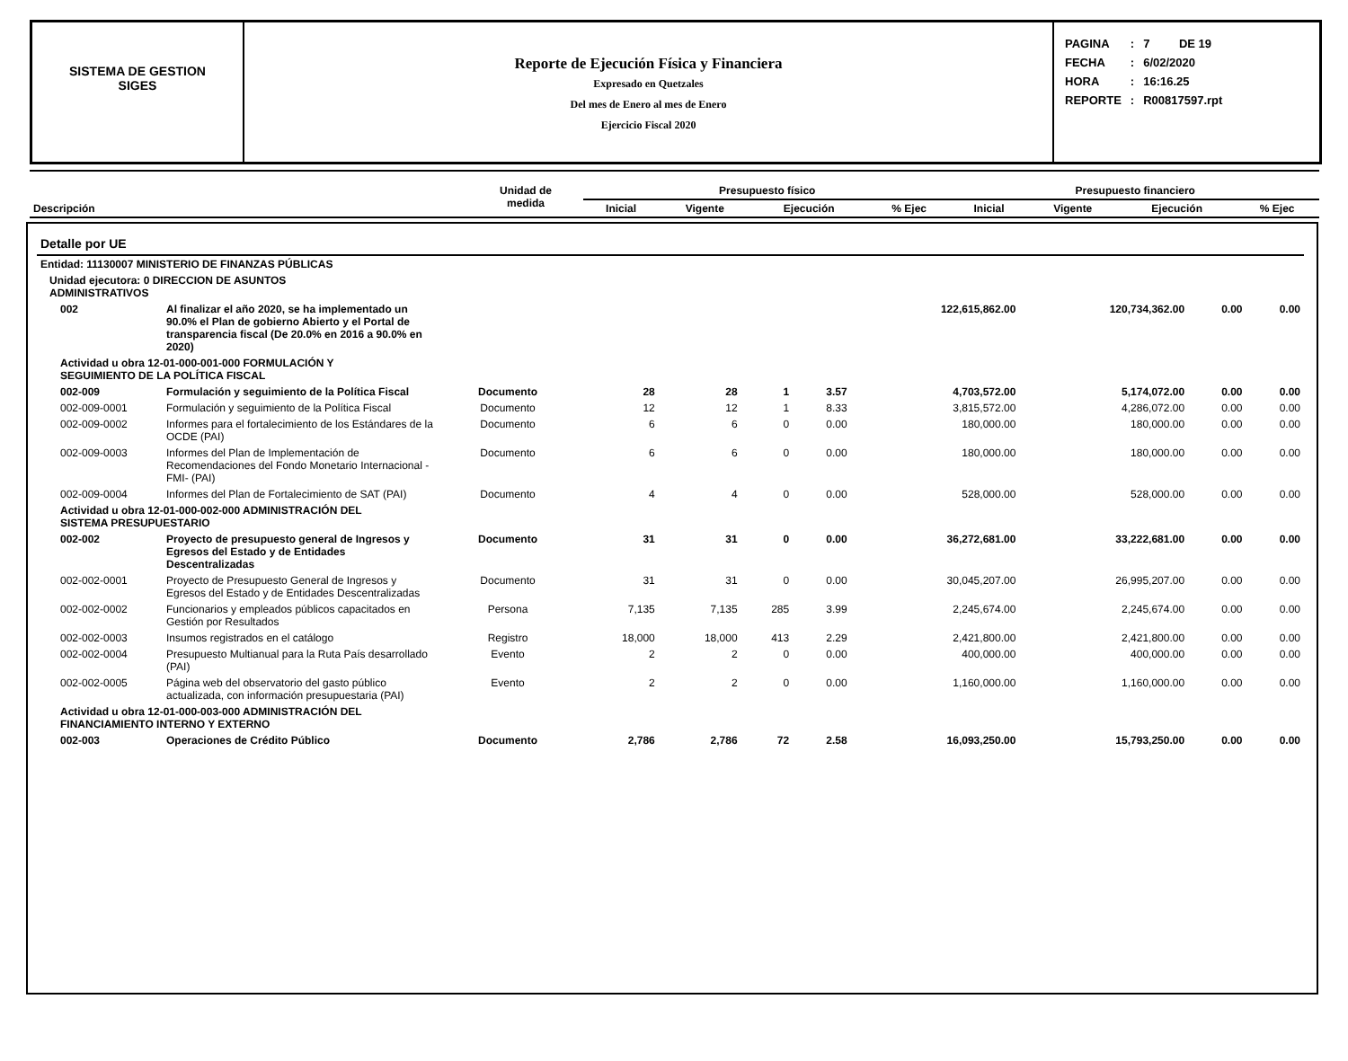SISTEMA DE GESTION
SIGES
Reporte de Ejecución Física y Financiera
Expresado en Quetzales
Del mes de Enero al mes de Enero
Ejercicio Fiscal 2020
| PAGINA | : | 7 DE 19 |
| FECHA | : | 6/02/2020 |
| HORA | : | 16:16.25 |
| REPORTE | : | R00817597.rpt |
| Descripción | Unidad de medida | Presupuesto físico | | | | Presupuesto financiero | | | |
| --- | --- | --- | --- | --- | --- | --- | --- | --- | --- |
| | | Inicial | Vigente | Ejecución | % Ejec | Inicial | Vigente | Ejecución | % Ejec |
| Detalle por UE | | | | | | | | | | |
| Entidad: 11130007 MINISTERIO DE FINANZAS PÚBLICAS | | | | | | | | | | |
| Unidad ejecutora: 0 DIRECCION DE ASUNTOS ADMINISTRATIVOS | | | | | | | | | | |
| 002 | Al finalizar el año 2020, se ha implementado un 90.0% el Plan de gobierno Abierto y el Portal de transparencia fiscal (De 20.0% en 2016 a 90.0% en 2020) | | | | | | 122,615,862.00 | 120,734,362.00 | 0.00 | 0.00 |
| Actividad u obra 12-01-000-001-000 FORMULACIÓN Y SEGUIMIENTO DE LA POLÍTICA FISCAL | | | | | | | | | | |
| 002-009 | Formulación y seguimiento de la Política Fiscal | Documento | 28 | 28 | 1 | 3.57 | 4,703,572.00 | 5,174,072.00 | 0.00 | 0.00 |
| 002-009-0001 | Formulación y seguimiento de la Política Fiscal | Documento | 12 | 12 | 1 | 8.33 | 3,815,572.00 | 4,286,072.00 | 0.00 | 0.00 |
| 002-009-0002 | Informes para el fortalecimiento de los Estándares de la OCDE (PAI) | Documento | 6 | 6 | 0 | 0.00 | 180,000.00 | 180,000.00 | 0.00 | 0.00 |
| 002-009-0003 | Informes del Plan de Implementación de Recomendaciones del Fondo Monetario Internacional - FMI- (PAI) | Documento | 6 | 6 | 0 | 0.00 | 180,000.00 | 180,000.00 | 0.00 | 0.00 |
| 002-009-0004 | Informes del Plan de Fortalecimiento de SAT (PAI) | Documento | 4 | 4 | 0 | 0.00 | 528,000.00 | 528,000.00 | 0.00 | 0.00 |
| Actividad u obra 12-01-000-002-000 ADMINISTRACIÓN DEL SISTEMA PRESUPUESTARIO | | | | | | | | | | |
| 002-002 | Proyecto de presupuesto general de Ingresos y Egresos del Estado y de Entidades Descentralizadas | Documento | 31 | 31 | 0 | 0.00 | 36,272,681.00 | 33,222,681.00 | 0.00 | 0.00 |
| 002-002-0001 | Proyecto de Presupuesto General de Ingresos y Egresos del Estado y de Entidades Descentralizadas | Documento | 31 | 31 | 0 | 0.00 | 30,045,207.00 | 26,995,207.00 | 0.00 | 0.00 |
| 002-002-0002 | Funcionarios y empleados públicos capacitados en Gestión por Resultados | Persona | 7,135 | 7,135 | 285 | 3.99 | 2,245,674.00 | 2,245,674.00 | 0.00 | 0.00 |
| 002-002-0003 | Insumos registrados en el catálogo | Registro | 18,000 | 18,000 | 413 | 2.29 | 2,421,800.00 | 2,421,800.00 | 0.00 | 0.00 |
| 002-002-0004 | Presupuesto Multianual para la Ruta País desarrollado (PAI) | Evento | 2 | 2 | 0 | 0.00 | 400,000.00 | 400,000.00 | 0.00 | 0.00 |
| 002-002-0005 | Página web del observatorio del gasto público actualizada, con información presupuestaria (PAI) | Evento | 2 | 2 | 0 | 0.00 | 1,160,000.00 | 1,160,000.00 | 0.00 | 0.00 |
| Actividad u obra 12-01-000-003-000 ADMINISTRACIÓN DEL FINANCIAMIENTO INTERNO Y EXTERNO | | | | | | | | | | |
| 002-003 | Operaciones de Crédito Público | Documento | 2,786 | 2,786 | 72 | 2.58 | 16,093,250.00 | 15,793,250.00 | 0.00 | 0.00 |